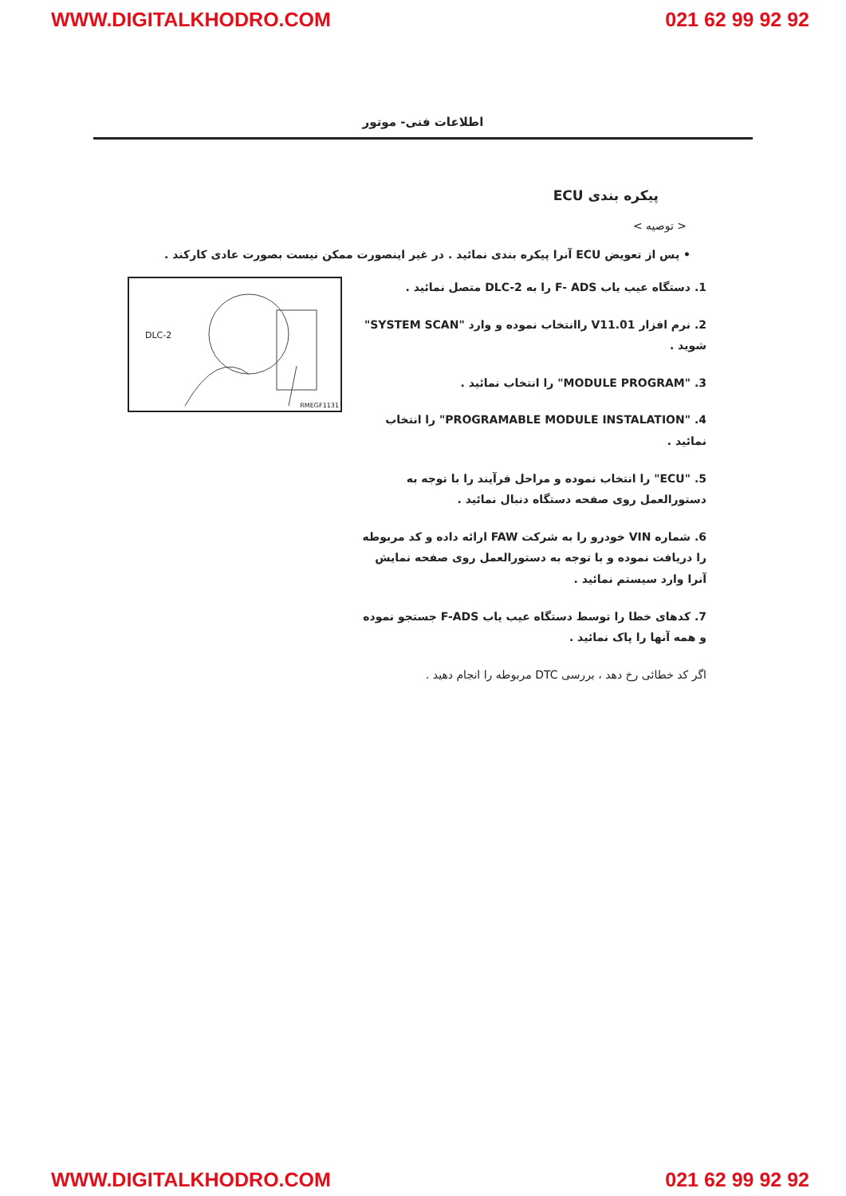WWW.DIGITALKHODRO.COM 021 62 99 92 92
اطلاعات فنی- موتور
پیکره بندی ECU
< توصیه >
• پس از تعویض ECU آنرا پیکره بندی نمائید . در غیر اینصورت ممکن نیست بصورت عادی کارکند .
1. دستگاه عیب یاب F- ADS را به DLC-2 متصل نمائید .
2. نرم افزار V11.01 راانتخاب نموده و وارد "SYSTEM SCAN" شوید .
3. "MODULE PROGRAM" را انتخاب نمائید .
4. "PROGRAMABLE MODULE INSTALATION" را انتخاب نمائید .
5. "ECU" را انتخاب نموده و مراحل فرآیند را با توجه به دستورالعمل روی صفحه دستگاه دنبال نمائید .
6. شماره VIN خودرو را به شرکت FAW ارائه داده و کد مربوطه را دریافت نموده و با توجه به دستورالعمل روی صفحه نمایش آنرا وارد سیستم نمائید .
7. کدهای خطا را توسط دستگاه عیب یاب F-ADS جستجو نموده و همه آنها را پاک نمائید .
اگر کد خطائی رخ دهد ، بررسی DTC مربوطه را انجام دهید .
DLC-2
RMEGF1131
WWW.DIGITALKHODRO.COM 021 62 99 92 92